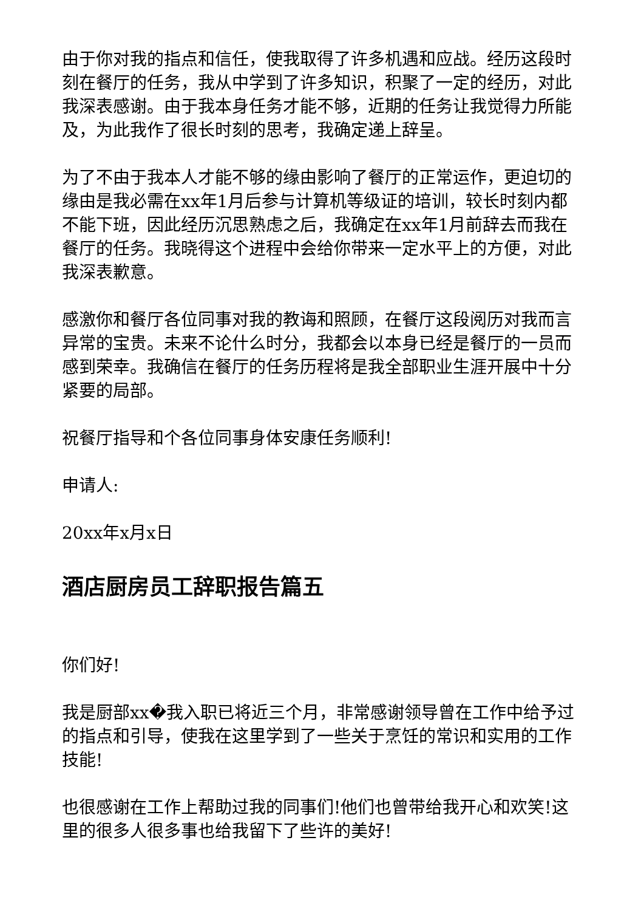由于你对我的指点和信任，使我取得了许多机遇和应战。经历这段时刻在餐厅的任务，我从中学到了许多知识，积聚了一定的经历，对此我深表感谢。由于我本身任务才能不够，近期的任务让我觉得力所能及，为此我作了很长时刻的思考，我确定递上辞呈。
为了不由于我本人才能不够的缘由影响了餐厅的正常运作，更迫切的缘由是我必需在xx年1月后参与计算机等级证的培训，较长时刻内都不能下班，因此经历沉思熟虑之后，我确定在xx年1月前辞去而我在餐厅的任务。我晓得这个进程中会给你带来一定水平上的方便，对此我深表歉意。
感激你和餐厅各位同事对我的教诲和照顾，在餐厅这段阅历对我而言异常的宝贵。未来不论什么时分，我都会以本身已经是餐厅的一员而感到荣幸。我确信在餐厅的任务历程将是我全部职业生涯开展中十分紧要的局部。
祝餐厅指导和个各位同事身体安康任务顺利!
申请人:
20xx年x月x日
酒店厨房员工辞职报告篇五
你们好!
我是厨部xx�我入职已将近三个月，非常感谢领导曾在工作中给予过的指点和引导，使我在这里学到了一些关于烹饪的常识和实用的工作技能!
也很感谢在工作上帮助过我的同事们!他们也曾带给我开心和欢笑!这里的很多人很多事也给我留下了些许的美好!